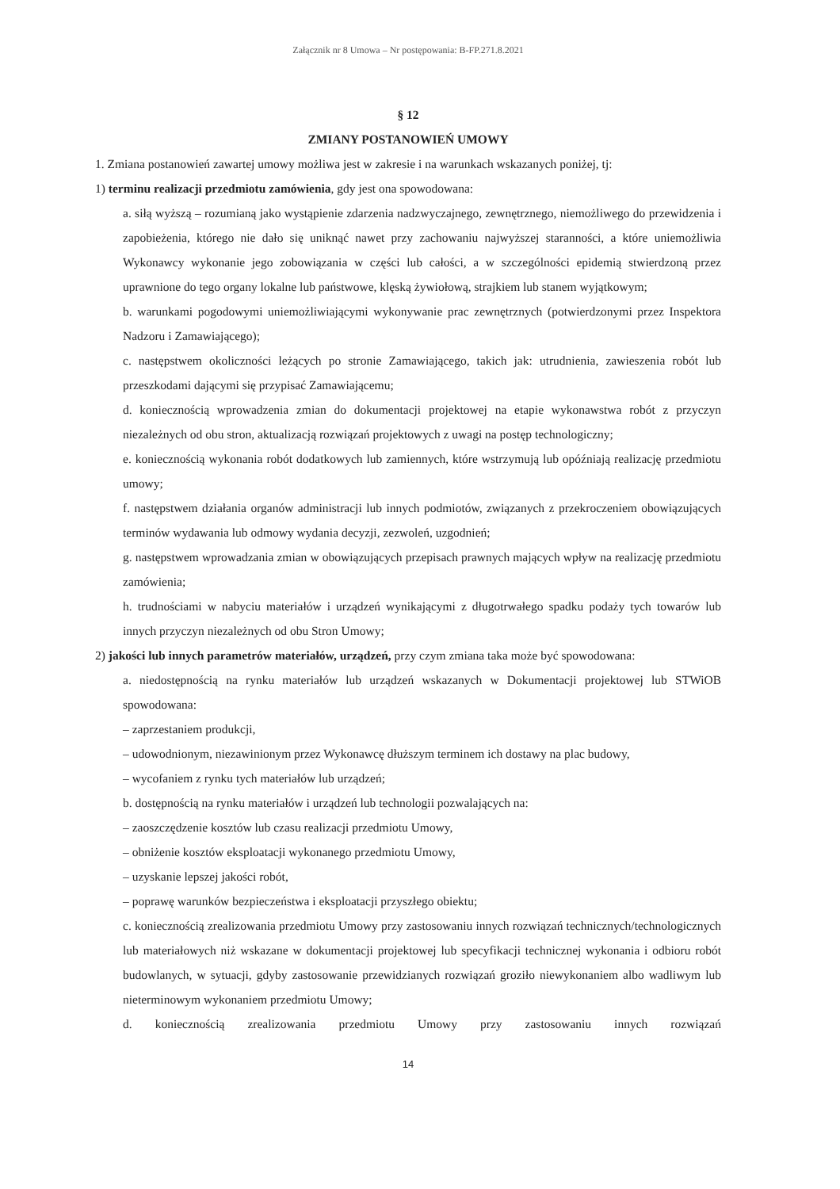Załącznik nr 8 Umowa – Nr postępowania: B-FP.271.8.2021
§ 12
ZMIANY POSTANOWIEŃ UMOWY
1. Zmiana postanowień zawartej umowy możliwa jest w zakresie i na warunkach wskazanych poniżej, tj:
1) terminu realizacji przedmiotu zamówienia, gdy jest ona spowodowana:
a. siłą wyższą – rozumianą jako wystąpienie zdarzenia nadzwyczajnego, zewnętrznego, niemożliwego do przewidzenia i zapobieżenia, którego nie dało się uniknąć nawet przy zachowaniu najwyższej staranności, a które uniemożliwia Wykonawcy wykonanie jego zobowiązania w części lub całości, a w szczególności epidemią stwierdzoną przez uprawnione do tego organy lokalne lub państwowe, klęską żywiołową, strajkiem lub stanem wyjątkowym;
b. warunkami pogodowymi uniemożliwiającymi wykonywanie prac zewnętrznych (potwierdzonymi przez Inspektora Nadzoru i Zamawiającego);
c. następstwem okoliczności leżących po stronie Zamawiającego, takich jak: utrudnienia, zawieszenia robót lub przeszkodami dającymi się przypisać Zamawiającemu;
d. koniecznością wprowadzenia zmian do dokumentacji projektowej na etapie wykonawstwa robót z przyczyn niezależnych od obu stron, aktualizacją rozwiązań projektowych z uwagi na postęp technologiczny;
e. koniecznością wykonania robót dodatkowych lub zamiennych, które wstrzymują lub opóźniają realizację przedmiotu umowy;
f. następstwem działania organów administracji lub innych podmiotów, związanych z przekroczeniem obowiązujących terminów wydawania lub odmowy wydania decyzji, zezwoleń, uzgodnień;
g. następstwem wprowadzania zmian w obowiązujących przepisach prawnych mających wpływ na realizację przedmiotu zamówienia;
h. trudnościami w nabyciu materiałów i urządzeń wynikającymi z długotrwałego spadku podaży tych towarów lub innych przyczyn niezależnych od obu Stron Umowy;
2) jakości lub innych parametrów materiałów, urządzeń, przy czym zmiana taka może być spowodowana:
a. niedostępnością na rynku materiałów lub urządzeń wskazanych w Dokumentacji projektowej lub STWiOB spowodowana:
– zaprzestaniem produkcji,
– udowodnionym, niezawinionym przez Wykonawcę dłuższym terminem ich dostawy na plac budowy,
– wycofaniem z rynku tych materiałów lub urządzeń;
b. dostępnością na rynku materiałów i urządzeń lub technologii pozwalających na:
– zaoszczędzenie kosztów lub czasu realizacji przedmiotu Umowy,
– obniżenie kosztów eksploatacji wykonanego przedmiotu Umowy,
– uzyskanie lepszej jakości robót,
– poprawę warunków bezpieczeństwa i eksploatacji przyszłego obiektu;
c. koniecznością zrealizowania przedmiotu Umowy przy zastosowaniu innych rozwiązań technicznych/technologicznych lub materiałowych niż wskazane w dokumentacji projektowej lub specyfikacji technicznej wykonania i odbioru robót budowlanych, w sytuacji, gdyby zastosowanie przewidzianych rozwiązań groziło niewykonaniem albo wadliwym lub nieterminowym wykonaniem przedmiotu Umowy;
d. koniecznością zrealizowania przedmiotu Umowy przy zastosowaniu innych rozwiązań
14